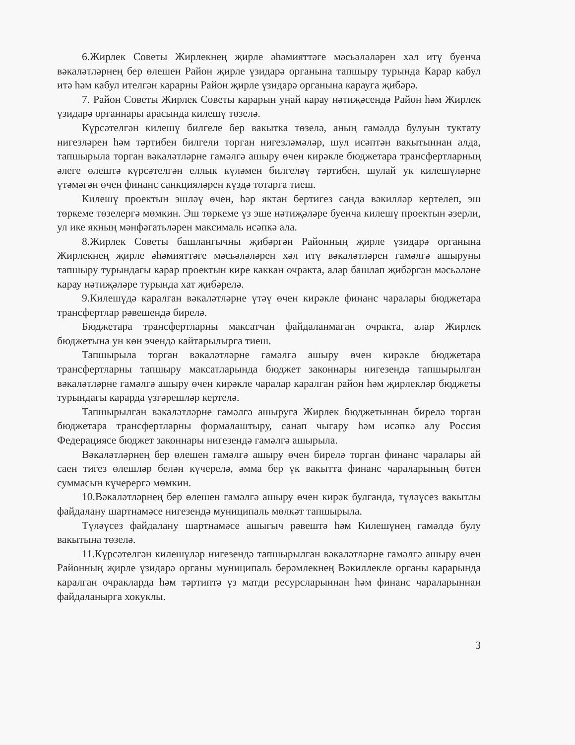6.Жирлек Советы Жирлекнең җирле әһәмияттәге мәсьәләләрен хәл итү буенча вәкаләтләрнең бер өлешен Район җирле үзидарә органына тапшыру турында Карар кабул итә һәм кабул ителгән карарны Район җирле үзидарә органына карауга җибәрә.
7. Район Советы Жирлек Советы карарын уңай карау нәтиҗәсендә Район һәм Жирлек үзидарә органнары арасында килешү төзелә.
Күрсәтелгән килешү билгеле бер вакытка төзелә, аның гамәлдә булуын туктату нигезләрен һәм тәртибен билгели торган нигезләмәләр, шул исәптән вакытыннан алда, тапшырыла торган вәкаләтләрне гамәлгә ашыру өчен кирәкле бюджетара трансфертларның әлеге өлештә күрсәтелгән еллык күләмен билгеләү тәртибен, шулай ук килешүләрне үтәмәгән өчен финанс санкцияләрен күздә тотарга тиеш.
Килешү проектын эшләү өчен, һәр яктан бертигез санда вәкилләр кертелеп, эш төркеме төзелергә мөмкин. Эш төркеме үз эше нәтиҗәләре буенча килешү проектын әзерли, ул ике якның мәнфәгатьләрен максималь исәпкә ала.
8.Жирлек Советы башлангычны җибәргән Районның җирле үзидарә органына Жирлекнең җирле әһәмияттәге мәсьәләләрен хәл итү вәкаләтләрен гамәлгә ашыруны тапшыру турындагы карар проектын кире каккан очракта, алар башлап җибәргән мәсьәләне карау нәтиҗәләре турында хат җибәрелә.
9.Килешүдә каралган вәкаләтләрне үтәү өчен кирәкле финанс чаралары бюджетара трансфертлар рәвешендә бирелә.
Бюджетара трансфертларны максатчан файдаланмаган очракта, алар Жирлек бюджетына ун көн эчендә кайтарылырга тиеш.
Тапшырыла торган вәкаләтләрне гамәлгә ашыру өчен кирәкле бюджетара трансфертларны тапшыру максатларында бюджет законнары нигезендә тапшырылган вәкаләтләрне гамәлгә ашыру өчен кирәкле чаралар каралган район һәм җирлекләр бюджеты турындагы карарда үзгәрешләр кертелә.
Тапшырылган вәкаләтләрне гамәлгә ашыруга Жирлек бюджетыннан бирелә торган бюджетара трансфертларны формалаштыру, санап чыгару һәм исәпкә алу Россия Федерациясе бюджет законнары нигезендә гамәлгә ашырыла.
Вәкаләтләрнең бер өлешен гамәлгә ашыру өчен бирелә торган финанс чаралары ай саен тигез өлешләр белән күчерелә, әмма бер үк вакытта финанс чараларының бөтен суммасын күчерергә мөмкин.
10.Вәкаләтләрнең бер өлешен гамәлгә ашыру өчен кирәк булганда, түләүсез вакытлы файдалану шартнамәсе нигезендә муниципаль мөлкәт тапшырыла.
Түләүсез файдалану шартнамәсе ашыгыч рәвештә һәм Килешүнең гамәлдә булу вакытына төзелә.
11.Күрсәтелгән килешүләр нигезендә тапшырылган вәкаләтләрне гамәлгә ашыру өчен Районның җирле үзидарә органы муниципаль берәмлекнең Вәкиллекле органы карарында каралган очракларда һәм тәртиптә үз матди ресурсларыннан һәм финанс чараларыннан файдаланырга хокуклы.
3